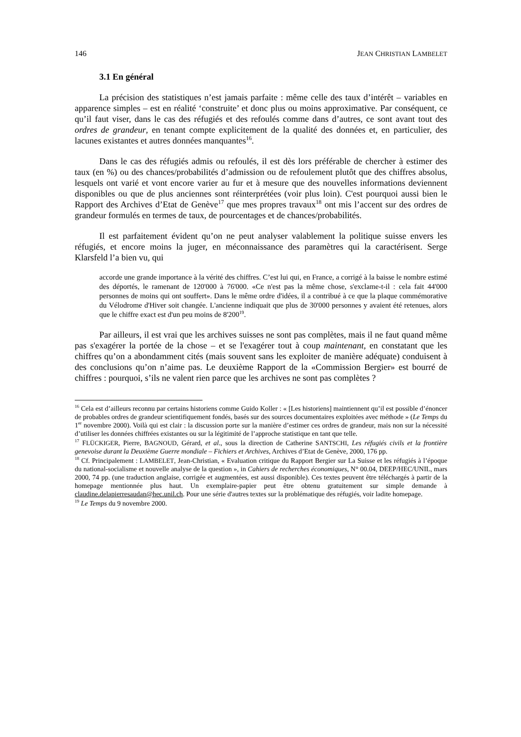146 JEAN CHRISTIAN LAMBELET
3.1 En général
La précision des statistiques n’est jamais parfaite : même celle des taux d’intérêt – variables en apparence simples – est en réalité ‘construite’ et donc plus ou moins approximative. Par conséquent, ce qu’il faut viser, dans le cas des réfugiés et des refoulés comme dans d’autres, ce sont avant tout des ordres de grandeur, en tenant compte explicitement de la qualité des données et, en particulier, des lacunes existantes et autres données manquantes<sup>16</sup>.
Dans le cas des réfugiés admis ou refoulés, il est dès lors préférable de chercher à estimer des taux (en %) ou des chances/probabilités d’admission ou de refoulement plutôt que des chiffres absolus, lesquels ont varié et vont encore varier au fur et à mesure que des nouvelles informations deviennent disponibles ou que de plus anciennes sont réinterprétées (voir plus loin). C'est pourquoi aussi bien le Rapport des Archives d’Etat de Genève<sup>17</sup> que mes propres travaux<sup>18</sup> ont mis l’accent sur des ordres de grandeur formulés en termes de taux, de pourcentages et de chances/probabilités.
Il est parfaitement évident qu’on ne peut analyser valablement la politique suisse envers les réfugiés, et encore moins la juger, en méconnaissance des paramètres qui la caractérisent. Serge Klarsfeld l’a bien vu, qui
accorde une grande importance à la vérité des chiffres. C’est lui qui, en France, a corrigé à la baisse le nombre estimé des déportés, le ramenant de 120'000 à 76'000. «Ce n'est pas la même chose, s'exclame-t-il : cela fait 44'000 personnes de moins qui ont souffert». Dans le même ordre d'idées, il a contribué à ce que la plaque commémorative du Vélodrome d'Hiver soit changée. L'ancienne indiquait que plus de 30'000 personnes y avaient été retenues, alors que le chiffre exact est d'un peu moins de 8'200<sup>19</sup>.
Par ailleurs, il est vrai que les archives suisses ne sont pas complètes, mais il ne faut quand même pas s'exagérer la portée de la chose – et se l'exagérer tout à coup maintenant, en constatant que les chiffres qu’on a abondamment cités (mais souvent sans les exploiter de manière adéquate) conduisent à des conclusions qu’on n’aime pas. Le deuxième Rapport de la «Commission Bergier» est bourré de chiffres : pourquoi, s’ils ne valent rien parce que les archives ne sont pas complètes ?
<sup>16</sup> Cela est d’ailleurs reconnu par certains historiens comme Guido Koller : « [Les historiens] maintiennent qu’il est possible d’énoncer de probables ordres de grandeur scientifiquement fondés, basés sur des sources documentaires exploitées avec méthode » (Le Temps du 1<sup>er</sup> novembre 2000). Voilà qui est clair : la discussion porte sur la manière d’estimer ces ordres de grandeur, mais non sur la nécessité d’utiliser les données chiffrées existantes ou sur la légitimité de l’approche statistique en tant que telle.
<sup>17</sup> FLÜCKIGER, Pierre, BAGNOUD, Gérard, et al., sous la direction de Catherine SANTSCHI, Les réfugiés civils et la frontière genevoise durant la Deuxième Guerre mondiale – Fichiers et Archives, Archives d’Etat de Genève, 2000, 176 pp.
<sup>18</sup> Cf. Principalement : LAMBELET, Jean-Christian, « Evaluation critique du Rapport Bergier sur La Suisse et les réfugiés à l’époque du national-socialisme et nouvelle analyse de la question », in Cahiers de recherches économiques, N° 00.04, DEEP/HEC/UNIL, mars 2000, 74 pp. (une traduction anglaise, corrigée et augmentées, est aussi disponible). Ces textes peuvent être téléchargés à partir de la homepage mentionnée plus haut. Un exemplaire-papier peut être obtenu gratuitement sur simple demande à claudine.delapierresaudan@hec.unil.ch. Pour une série d'autres textes sur la problématique des réfugiés, voir ladite homepage.
<sup>19</sup> Le Temps du 9 novembre 2000.